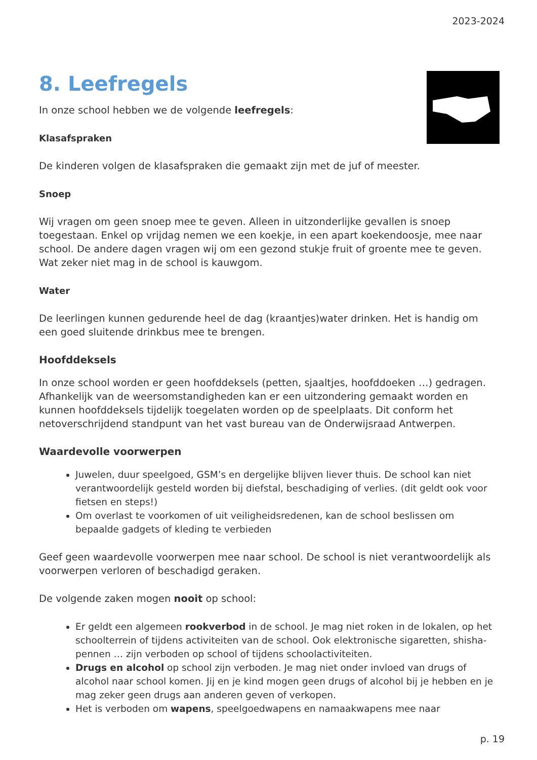2023-2024
8. Leefregels
In onze school hebben we de volgende leefregels:
Klasafspraken
De kinderen volgen de klasafspraken die gemaakt zijn met de juf of meester.
Snoep
Wij vragen om geen snoep mee te geven. Alleen in uitzonderlijke gevallen is snoep toegestaan. Enkel op vrijdag nemen we een koekje, in een apart koekendoosje, mee naar school. De andere dagen vragen wij om een gezond stukje fruit of groente mee te geven. Wat zeker niet mag in de school is kauwgom.
Water
De leerlingen kunnen gedurende heel de dag (kraantjes)water drinken. Het is handig om een goed sluitende drinkbus mee te brengen.
Hoofddeksels
In onze school worden er geen hoofddeksels (petten, sjaaltjes, hoofddoeken …) gedragen. Afhankelijk van de weersomstandigheden kan er een uitzondering gemaakt worden en kunnen hoofddeksels tijdelijk toegelaten worden op de speelplaats. Dit conform het netoverschrijdend standpunt van het vast bureau van de Onderwijsraad Antwerpen.
Waardevolle voorwerpen
Juwelen, duur speelgoed, GSM’s en dergelijke blijven liever thuis. De school kan niet verantwoordelijk gesteld worden bij diefstal, beschadiging of verlies. (dit geldt ook voor fietsen en steps!)
Om overlast te voorkomen of uit veiligheidsredenen, kan de school beslissen om bepaalde gadgets of kleding te verbieden
Geef geen waardevolle voorwerpen mee naar school. De school is niet verantwoordelijk als voorwerpen verloren of beschadigd geraken.
De volgende zaken mogen nooit op school:
Er geldt een algemeen rookverbod in de school. Je mag niet roken in de lokalen, op het schoolterrein of tijdens activiteiten van de school. Ook elektronische sigaretten, shisha-pennen … zijn verboden op school of tijdens schoolactiviteiten.
Drugs en alcohol op school zijn verboden. Je mag niet onder invloed van drugs of alcohol naar school komen. Jij en je kind mogen geen drugs of alcohol bij je hebben en je mag zeker geen drugs aan anderen geven of verkopen.
Het is verboden om wapens, speelgoedwapens en namaakwapens mee naar
p. 19